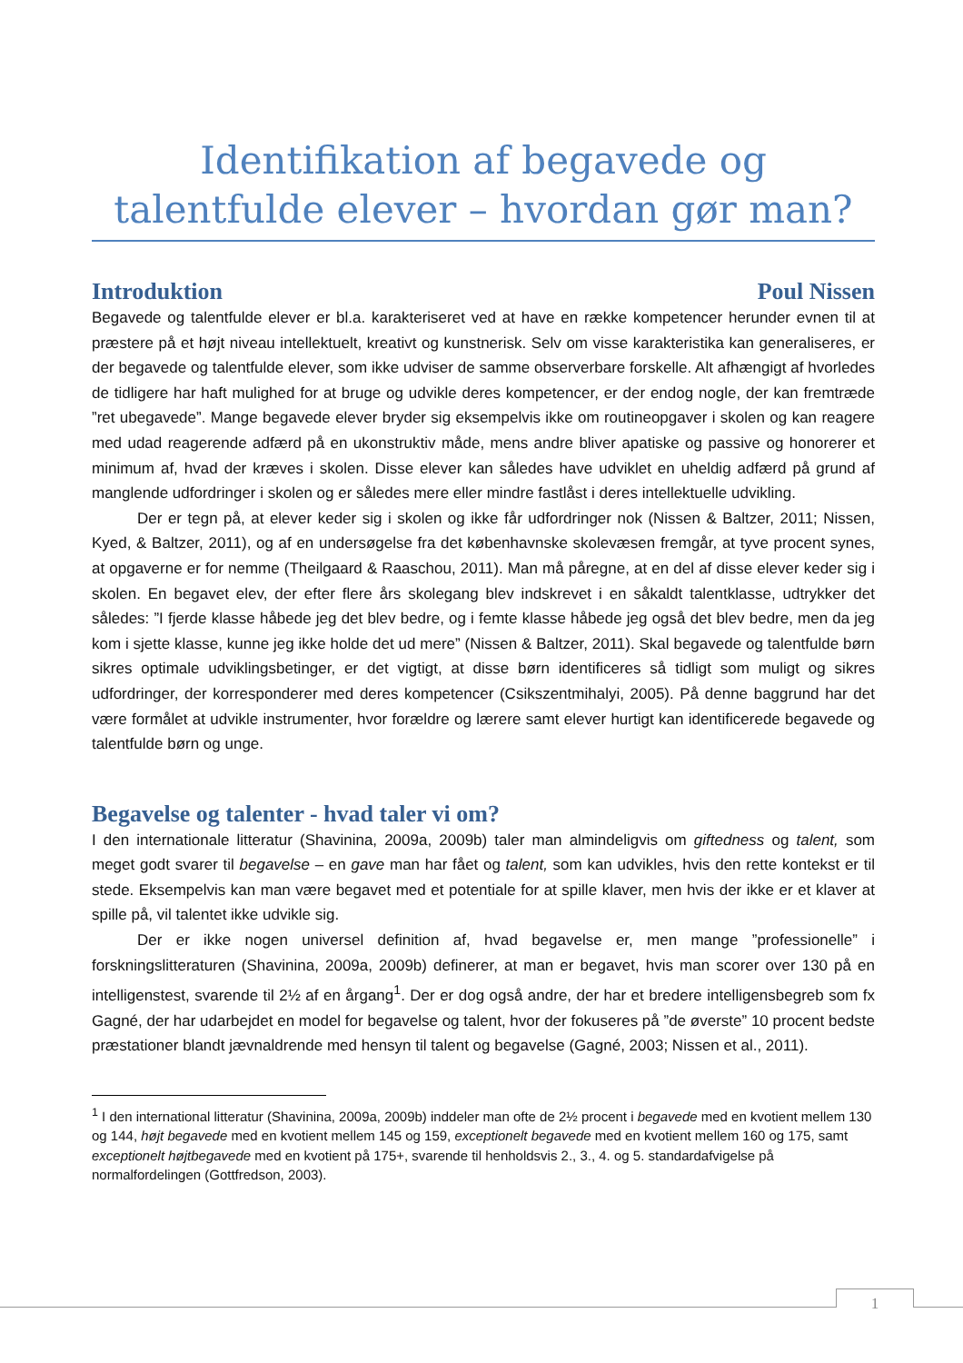Identifikation af begavede og talentfulde elever – hvordan gør man?
Introduktion Poul Nissen
Begavede og talentfulde elever er bl.a. karakteriseret ved at have en række kompetencer herunder evnen til at præstere på et højt niveau intellektuelt, kreativt og kunstnerisk. Selv om visse karakteristika kan generaliseres, er der begavede og talentfulde elever, som ikke udviser de samme observerbare forskelle. Alt afhængigt af hvorledes de tidligere har haft mulighed for at bruge og udvikle deres kompetencer, er der endog nogle, der kan fremtræde ”ret ubegavede”. Mange begavede elever bryder sig eksempelvis ikke om routineopgaver i skolen og kan reagere med udad reagerende adfærd på en ukonstruktiv måde, mens andre bliver apatiske og passive og honorerer et minimum af, hvad der kræves i skolen. Disse elever kan således have udviklet en uheldig adfærd på grund af manglende udfordringer i skolen og er således mere eller mindre fastlåst i deres intellektuelle udvikling.
Der er tegn på, at elever keder sig i skolen og ikke får udfordringer nok (Nissen & Baltzer, 2011; Nissen, Kyed, & Baltzer, 2011), og af en undersøgelse fra det københavnske skolevæsen fremgår, at tyve procent synes, at opgaverne er for nemme (Theilgaard & Raaschou, 2011). Man må påregne, at en del af disse elever keder sig i skolen. En begavet elev, der efter flere års skolegang blev indskrevet i en såkaldt talentklasse, udtrykker det således: ”I fjerde klasse håbede jeg det blev bedre, og i femte klasse håbede jeg også det blev bedre, men da jeg kom i sjette klasse, kunne jeg ikke holde det ud mere” (Nissen & Baltzer, 2011). Skal begavede og talentfulde børn sikres optimale udviklingsbetinger, er det vigtigt, at disse børn identificeres så tidligt som muligt og sikres udfordringer, der korresponderer med deres kompetencer (Csikszentmihalyi, 2005). På denne baggrund har det være formålet at udvikle instrumenter, hvor forældre og lærere samt elever hurtigt kan identificerede begavede og talentfulde børn og unge.
Begavelse og talenter - hvad taler vi om?
I den internationale litteratur (Shavinina, 2009a, 2009b) taler man almindeligvis om giftedness og talent, som meget godt svarer til begavelse – en gave man har fået og talent, som kan udvikles, hvis den rette kontekst er til stede. Eksempelvis kan man være begavet med et potentiale for at spille klaver, men hvis der ikke er et klaver at spille på, vil talentet ikke udvikle sig.
Der er ikke nogen universel definition af, hvad begavelse er, men mange ”professionelle” i forskningslitteraturen (Shavinina, 2009a, 2009b) definerer, at man er begavet, hvis man scorer over 130 på en intelligenstest, svarende til 2½ af en årgang<sup>1</sup>. Der er dog også andre, der har et bredere intelligensbegreb som fx Gagné, der har udarbejdet en model for begavelse og talent, hvor der fokuseres på ”de øverste” 10 procent bedste præstationer blandt jævnaldrende med hensyn til talent og begavelse (Gagné, 2003; Nissen et al., 2011).
<sup>1</sup> I den international litteratur (Shavinina, 2009a, 2009b) inddeler man ofte de 2½ procent i begavede med en kvotient mellem 130 og 144, højt begavede med en kvotient mellem 145 og 159, exceptionelt begavede med en kvotient mellem 160 og 175, samt exceptionelt højtbegavede med en kvotient på 175+, svarende til henholdsvis 2., 3., 4. og 5. standardafvigelse på normalfordelingen (Gottfredson, 2003).
1